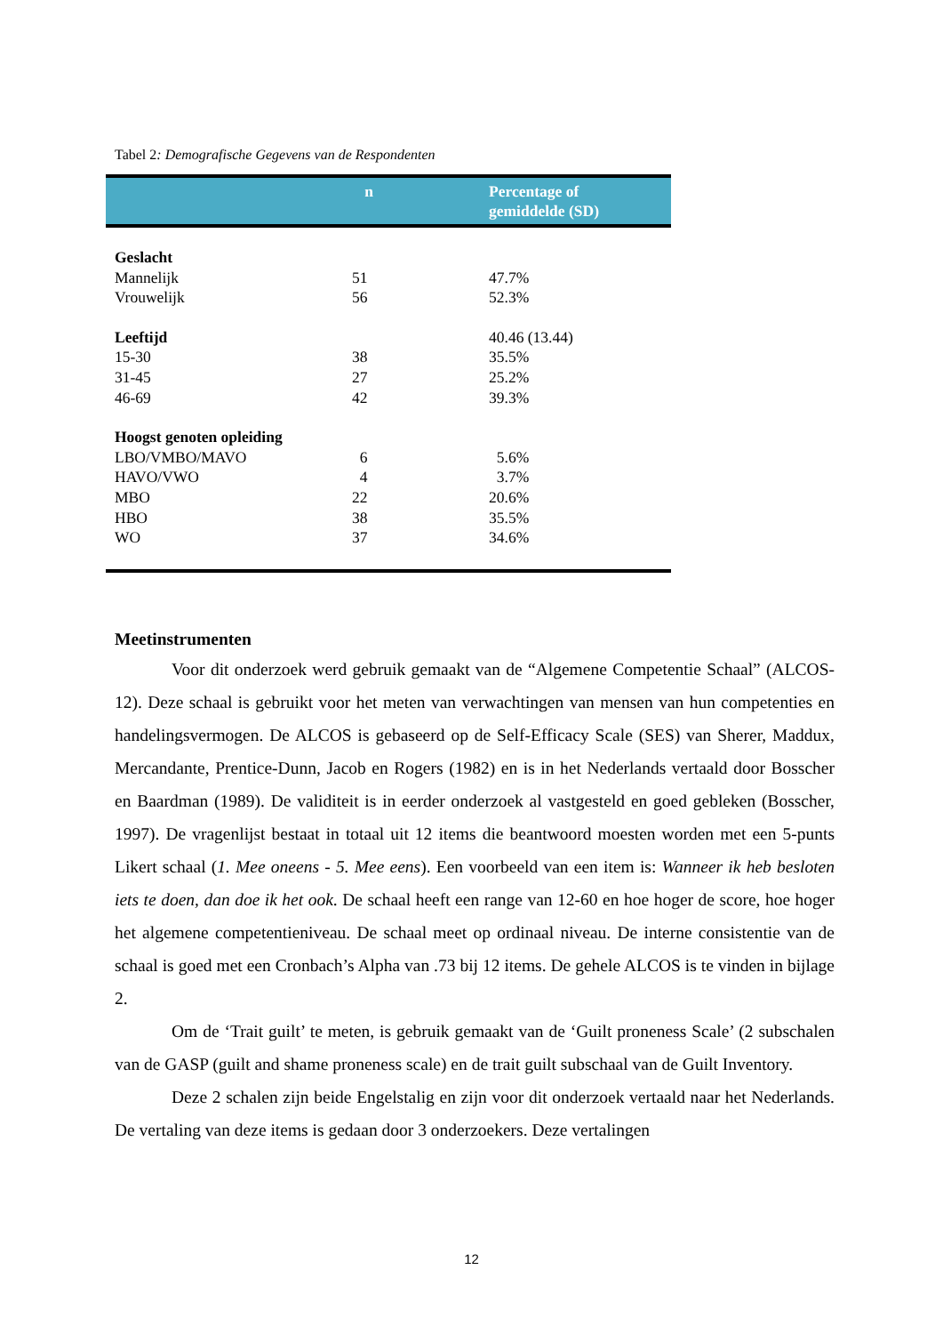Tabel 2: Demografische Gegevens van de Respondenten
| | n | Percentage of gemiddelde (SD) |
| --- | --- | --- |
| Geslacht | | |
| Mannelijk | 51 | 47.7% |
| Vrouwelijk | 56 | 52.3% |
| Leeftijd | | 40.46 (13.44) |
| 15-30 | 38 | 35.5% |
| 31-45 | 27 | 25.2% |
| 46-69 | 42 | 39.3% |
| Hoogst genoten opleiding | | |
| LBO/VMBO/MAVO | 6 | 5.6% |
| HAVO/VWO | 4 | 3.7% |
| MBO | 22 | 20.6% |
| HBO | 38 | 35.5% |
| WO | 37 | 34.6% |
Meetinstrumenten
Voor dit onderzoek werd gebruik gemaakt van de “Algemene Competentie Schaal” (ALCOS-12). Deze schaal is gebruikt voor het meten van verwachtingen van mensen van hun competenties en handelingsvermogen. De ALCOS is gebaseerd op de Self-Efficacy Scale (SES) van Sherer, Maddux, Mercandante, Prentice-Dunn, Jacob en Rogers (1982) en is in het Nederlands vertaald door Bosscher en Baardman (1989). De validiteit is in eerder onderzoek al vastgesteld en goed gebleken (Bosscher, 1997). De vragenlijst bestaat in totaal uit 12 items die beantwoord moesten worden met een 5-punts Likert schaal (1. Mee oneens - 5. Mee eens). Een voorbeeld van een item is: Wanneer ik heb besloten iets te doen, dan doe ik het ook. De schaal heeft een range van 12-60 en hoe hoger de score, hoe hoger het algemene competentieniveau. De schaal meet op ordinaal niveau. De interne consistentie van de schaal is goed met een Cronbach’s Alpha van .73 bij 12 items. De gehele ALCOS is te vinden in bijlage 2.
Om de ‘Trait guilt’ te meten, is gebruik gemaakt van de ‘Guilt proneness Scale’ (2 subschalen van de GASP (guilt and shame proneness scale) en de trait guilt subschaal van de Guilt Inventory.
Deze 2 schalen zijn beide Engelstalig en zijn voor dit onderzoek vertaald naar het Nederlands. De vertaling van deze items is gedaan door 3 onderzoekers. Deze vertalingen
12